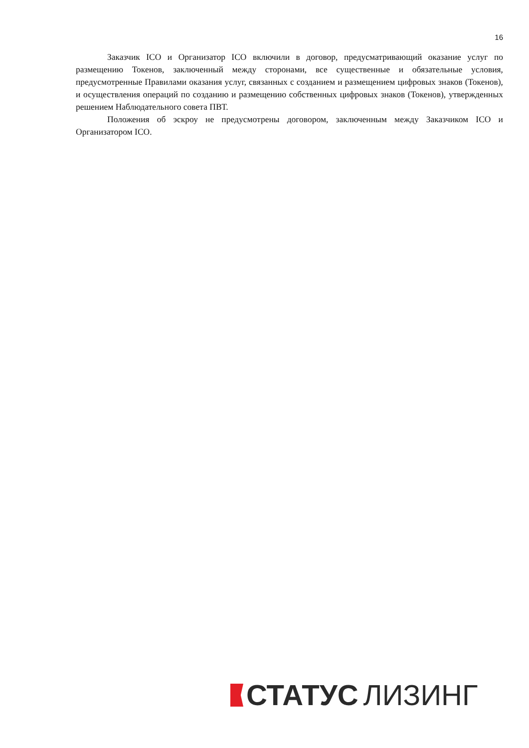16
Заказчик ICO и Организатор ICO включили в договор, предусматривающий оказание услуг по размещению Токенов, заключенный между сторонами, все существенные и обязательные условия, предусмотренные Правилами оказания услуг, связанных с созданием и размещением цифровых знаков (Токенов), и осуществления операций по созданию и размещению собственных цифровых знаков (Токенов), утвержденных решением Наблюдательного совета ПВТ.
Положения об эскроу не предусмотрены договором, заключенным между Заказчиком ICO и Организатором ICO.
СТАТУС ЛИЗИНГ